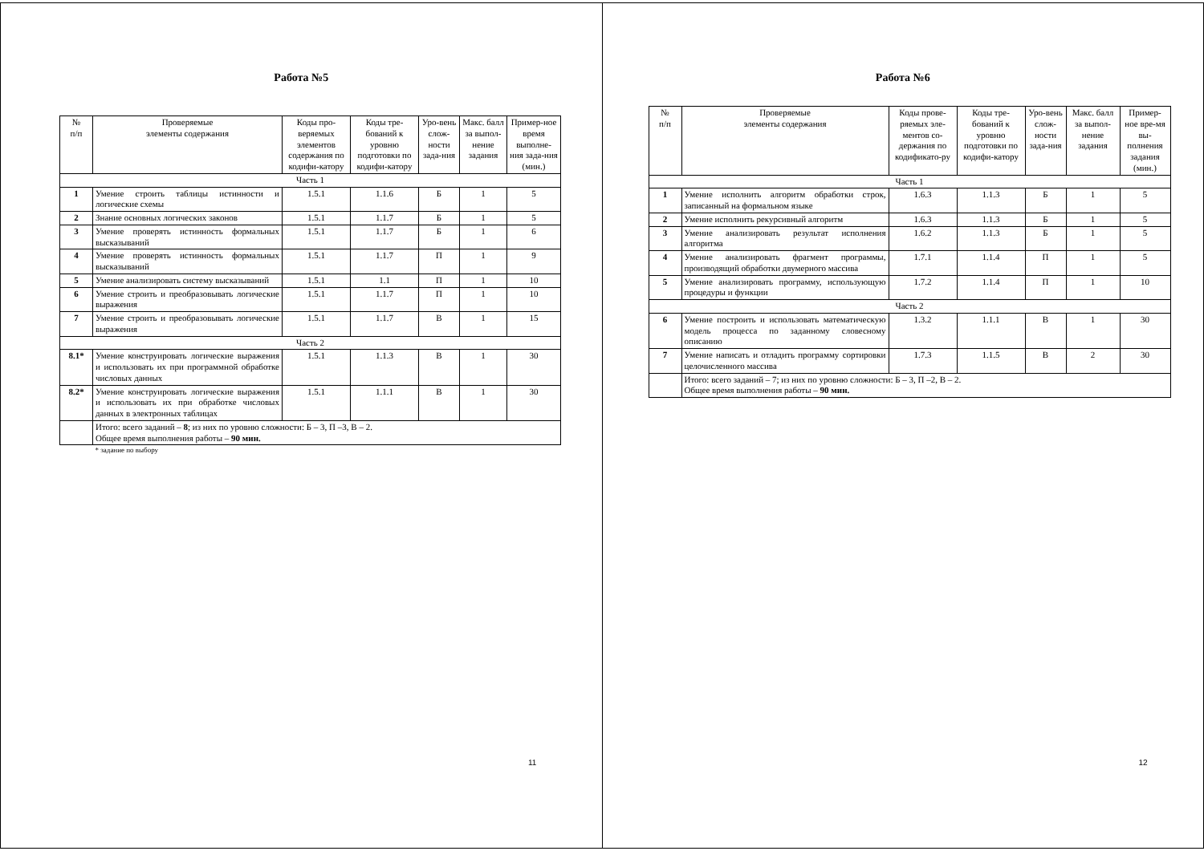Работа №5
| № п/п | Проверяемые элементы содержания | Коды про-веряемых элементов содержания по кодифи-катору | Коды тре-бований к уровню подготовки по кодифи-катору | Уро-вень слож-ности зада-ния | Макс. балл за выпол-нение задания | Пример-ное время выполне-ния зада-ния (мин.) |
| --- | --- | --- | --- | --- | --- | --- |
| Часть 1 | | | | | | |
| 1 | Умение строить таблицы истинности и логические схемы | 1.5.1 | 1.1.6 | Б | 1 | 5 |
| 2 | Знание основных логических законов | 1.5.1 | 1.1.7 | Б | 1 | 5 |
| 3 | Умение проверять истинность формальных высказываний | 1.5.1 | 1.1.7 | Б | 1 | 6 |
| 4 | Умение проверять истинность формальных высказываний | 1.5.1 | 1.1.7 | П | 1 | 9 |
| 5 | Умение анализировать систему высказываний | 1.5.1 | 1.1 | П | 1 | 10 |
| 6 | Умение строить и преобразовывать логические выражения | 1.5.1 | 1.1.7 | П | 1 | 10 |
| 7 | Умение строить и преобразовывать логические выражения | 1.5.1 | 1.1.7 | В | 1 | 15 |
| Часть 2 | | | | | | |
| 8.1* | Умение конструировать логические выражения и использовать их при программной обработке числовых данных | 1.5.1 | 1.1.3 | В | 1 | 30 |
| 8.2* | Умение конструировать логические выражения и использовать их при обработке числовых данных в электронных таблицах | 1.5.1 | 1.1.1 | В | 1 | 30 |
| | Итого: всего заданий – 8 ; из них по уровню сложности: Б – 3, П –3, В – 2. Общее время выполнения работы – 90 мин. | | | | | |
| | * задание по выбору | | | | | |
11
Работа №6
| № п/п | Проверяемые элементы содержания | Коды прове-ряемых эле-ментов со-держания по кодификато-ру | Коды тре-бований к уровню подготовки по кодифи-катору | Уро-вень слож-ности зада-ния | Макс. балл за выпол-нение задания | Пример-ное вре-мя вы-полнения задания (мин.) |
| --- | --- | --- | --- | --- | --- | --- |
| Часть 1 | | | | | | |
| 1 | Умение исполнить алгоритм обработки строк, записанный на формальном языке | 1.6.3 | 1.1.3 | Б | 1 | 5 |
| 2 | Умение исполнить рекурсивный алгоритм | 1.6.3 | 1.1.3 | Б | 1 | 5 |
| 3 | Умение анализировать результат исполнения алгоритма | 1.6.2 | 1.1.3 | Б | 1 | 5 |
| 4 | Умение анализировать фрагмент программы, производящий обработки двумерного массива | 1.7.1 | 1.1.4 | П | 1 | 5 |
| 5 | Умение анализировать программу, использующую процедуры и функции | 1.7.2 | 1.1.4 | П | 1 | 10 |
| Часть 2 | | | | | | |
| 6 | Умение построить и использовать математическую модель процесса по заданному словесному описанию | 1.3.2 | 1.1.1 | В | 1 | 30 |
| 7 | Умение написать и отладить программу сортировки целочисленного массива | 1.7.3 | 1.1.5 | В | 2 | 30 |
| | Итого: всего заданий – 7; из них по уровню сложности: Б – 3, П –2, В – 2. Общее время выполнения работы – 90 мин. | | | | | |
12